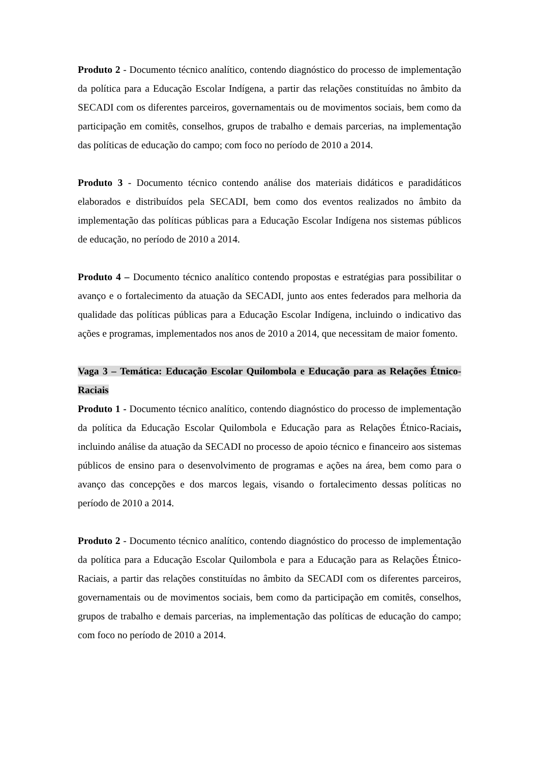Produto 2 - Documento técnico analítico, contendo diagnóstico do processo de implementação da política para a Educação Escolar Indígena, a partir das relações constituídas no âmbito da SECADI com os diferentes parceiros, governamentais ou de movimentos sociais, bem como da participação em comitês, conselhos, grupos de trabalho e demais parcerias, na implementação das políticas de educação do campo; com foco no período de 2010 a 2014.
Produto 3 - Documento técnico contendo análise dos materiais didáticos e paradidáticos elaborados e distribuídos pela SECADI, bem como dos eventos realizados no âmbito da implementação das políticas públicas para a Educação Escolar Indígena nos sistemas públicos de educação, no período de 2010 a 2014.
Produto 4 – Documento técnico analítico contendo propostas e estratégias para possibilitar o avanço e o fortalecimento da atuação da SECADI, junto aos entes federados para melhoria da qualidade das políticas públicas para a Educação Escolar Indígena, incluindo o indicativo das ações e programas, implementados nos anos de 2010 a 2014, que necessitam de maior fomento.
Vaga 3 – Temática: Educação Escolar Quilombola e Educação para as Relações Étnico-Raciais
Produto 1 - Documento técnico analítico, contendo diagnóstico do processo de implementação da política da Educação Escolar Quilombola e Educação para as Relações Étnico-Raciais, incluindo análise da atuação da SECADI no processo de apoio técnico e financeiro aos sistemas públicos de ensino para o desenvolvimento de programas e ações na área, bem como para o avanço das concepções e dos marcos legais, visando o fortalecimento dessas políticas no período de 2010 a 2014.
Produto 2 - Documento técnico analítico, contendo diagnóstico do processo de implementação da política para a Educação Escolar Quilombola e para a Educação para as Relações Étnico-Raciais, a partir das relações constituídas no âmbito da SECADI com os diferentes parceiros, governamentais ou de movimentos sociais, bem como da participação em comitês, conselhos, grupos de trabalho e demais parcerias, na implementação das políticas de educação do campo; com foco no período de 2010 a 2014.